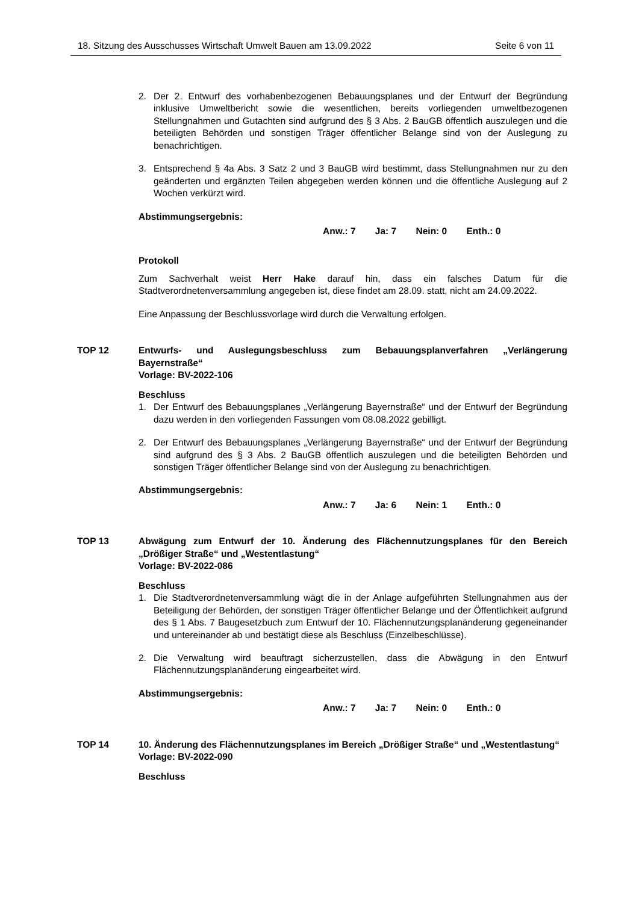18. Sitzung des Ausschusses Wirtschaft Umwelt Bauen am 13.09.2022 Seite 6 von 11
2. Der 2. Entwurf des vorhabenbezogenen Bebauungsplanes und der Entwurf der Begründung inklusive Umweltbericht sowie die wesentlichen, bereits vorliegenden umweltbezogenen Stellungnahmen und Gutachten sind aufgrund des § 3 Abs. 2 BauGB öffentlich auszulegen und die beteiligten Behörden und sonstigen Träger öffentlicher Belange sind von der Auslegung zu benachrichtigen.
3. Entsprechend § 4a Abs. 3 Satz 2 und 3 BauGB wird bestimmt, dass Stellungnahmen nur zu den geänderten und ergänzten Teilen abgegeben werden können und die öffentliche Auslegung auf 2 Wochen verkürzt wird.
Abstimmungsergebnis:
Anw.: 7 Ja: 7 Nein: 0 Enth.: 0
Protokoll
Zum Sachverhalt weist Herr Hake darauf hin, dass ein falsches Datum für die Stadtverordnetenversammlung angegeben ist, diese findet am 28.09. statt, nicht am 24.09.2022.
Eine Anpassung der Beschlussvorlage wird durch die Verwaltung erfolgen.
TOP 12 Entwurfs- und Auslegungsbeschluss zum Bebauungsplanverfahren „Verlängerung Bayernstraße“
Vorlage: BV-2022-106
Beschluss
1. Der Entwurf des Bebauungsplanes „Verlängerung Bayernstraße“ und der Entwurf der Begründung dazu werden in den vorliegenden Fassungen vom 08.08.2022 gebilligt.
2. Der Entwurf des Bebauungsplanes „Verlängerung Bayernstraße“ und der Entwurf der Begründung sind aufgrund des § 3 Abs. 2 BauGB öffentlich auszulegen und die beteiligten Behörden und sonstigen Träger öffentlicher Belange sind von der Auslegung zu benachrichtigen.
Abstimmungsergebnis:
Anw.: 7 Ja: 6 Nein: 1 Enth.: 0
TOP 13 Abwägung zum Entwurf der 10. Änderung des Flächennutzungsplanes für den Bereich „Drößiger Straße“ und „Westentlastung“
Vorlage: BV-2022-086
Beschluss
1. Die Stadtverordnetenversammlung wägt die in der Anlage aufgeführten Stellungnahmen aus der Beteiligung der Behörden, der sonstigen Träger öffentlicher Belange und der Öffentlichkeit aufgrund des § 1 Abs. 7 Baugesetzbuch zum Entwurf der 10. Flächennutzungsplanänderung gegeneinander und untereinander ab und bestätigt diese als Beschluss (Einzelbeschlüsse).
2. Die Verwaltung wird beauftragt sicherzustellen, dass die Abwägung in den Entwurf Flächennutzungsplanänderung eingearbeitet wird.
Abstimmungsergebnis:
Anw.: 7 Ja: 7 Nein: 0 Enth.: 0
TOP 14 10. Änderung des Flächennutzungsplanes im Bereich „Drößiger Straße“ und „Westentlastung“
Vorlage: BV-2022-090
Beschluss